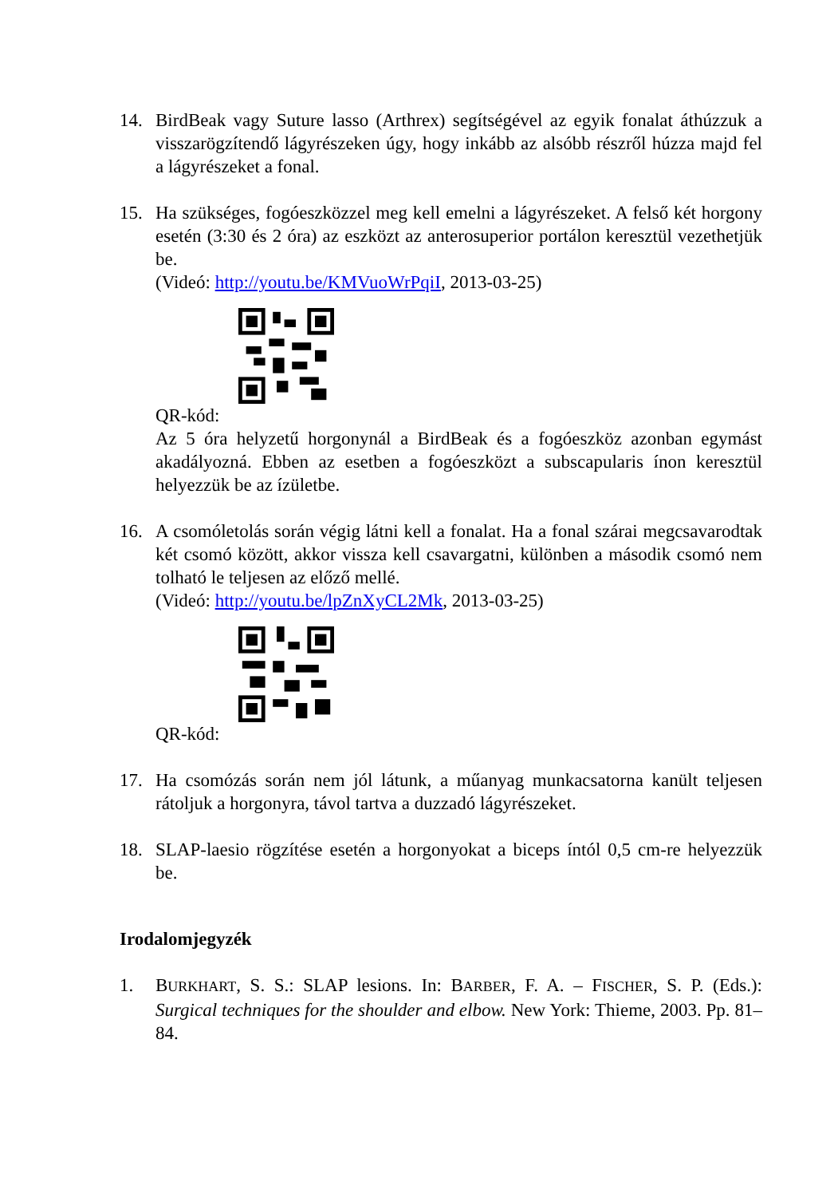14. BirdBeak vagy Suture lasso (Arthrex) segítségével az egyik fonalat áthúzzuk a visszarögzítendő lágyrészeken úgy, hogy inkább az alsóbb részről húzza majd fel a lágyrészeket a fonal.
15. Ha szükséges, fogóeszközzel meg kell emelni a lágyrészeket. A felső két horgony esetén (3:30 és 2 óra) az eszközt az anterosuperior portálon keresztül vezethetjük be.
(Videó: http://youtu.be/KMVuoWrPqiI, 2013-03-25)
QR-kód:
Az 5 óra helyzetű horgonynál a BirdBeak és a fogóeszköz azonban egymást akadályozná. Ebben az esetben a fogóeszközt a subscapularis ínon keresztül helyezzük be az ízületbe.
16. A csomóletolás során végig látni kell a fonalat. Ha a fonal szárai megcsavarodtak két csomó között, akkor vissza kell csavargatni, különben a második csomó nem tolható le teljesen az előző mellé.
(Videó: http://youtu.be/lpZnXyCL2Mk, 2013-03-25)
QR-kód:
17. Ha csomózás során nem jól látunk, a műanyag munkacsatorna kanült teljesen rátoljuk a horgonyra, távol tartva a duzzadó lágyrészeket.
18. SLAP-laesio rögzítése esetén a horgonyokat a biceps íntól 0,5 cm-re helyezzük be.
Irodalomjegyzék
1. BURKHART, S. S.: SLAP lesions. In: BARBER, F. A. – FISCHER, S. P. (Eds.): Surgical techniques for the shoulder and elbow. New York: Thieme, 2003. Pp. 81–84.